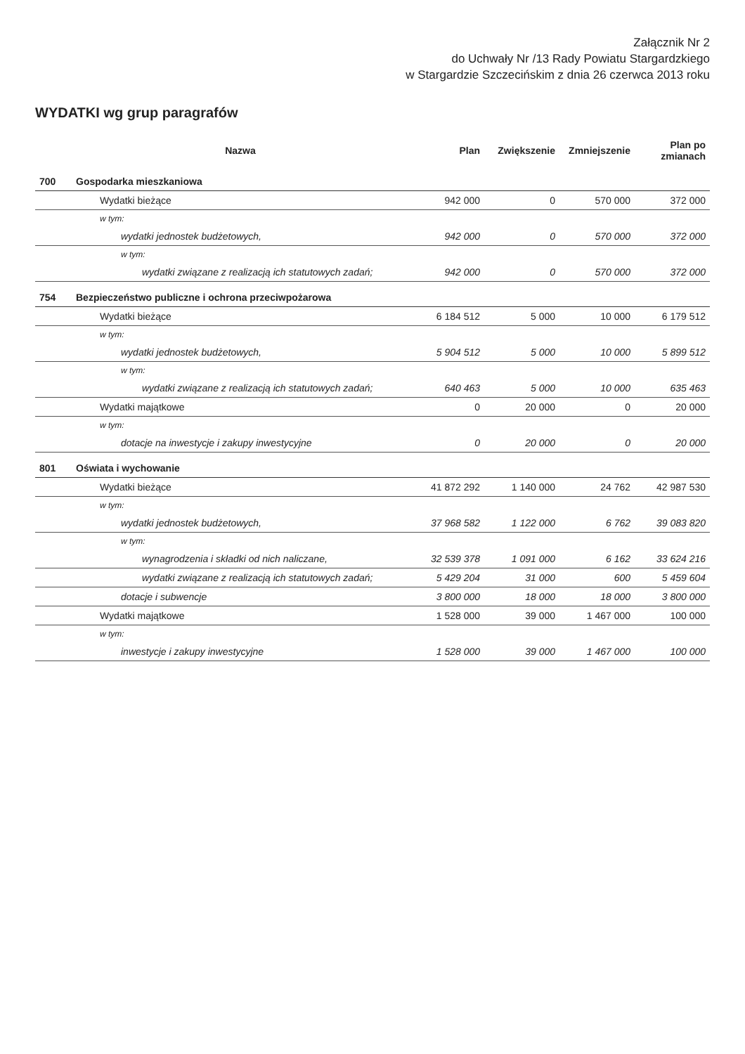Załącznik Nr 2
do Uchwały Nr /13 Rady Powiatu Stargardzkiego
w Stargardzie Szczecińskim z dnia 26 czerwca 2013 roku
WYDATKI wg grup paragrafów
| | Nazwa | Plan | Zwiększenie | Zmniejszenie | Plan po zmianach |
| --- | --- | --- | --- | --- | --- |
| 700 | Gospodarka mieszkaniowa | | | | |
| | Wydatki bieżące | 942 000 | 0 | 570 000 | 372 000 |
| | w tym: | | | | |
| | wydatki jednostek budżetowych, | 942 000 | 0 | 570 000 | 372 000 |
| | w tym: | | | | |
| | wydatki związane z realizacją ich statutowych zadań; | 942 000 | 0 | 570 000 | 372 000 |
| 754 | Bezpieczeństwo publiczne i ochrona przeciwpożarowa | | | | |
| | Wydatki bieżące | 6 184 512 | 5 000 | 10 000 | 6 179 512 |
| | w tym: | | | | |
| | wydatki jednostek budżetowych, | 5 904 512 | 5 000 | 10 000 | 5 899 512 |
| | w tym: | | | | |
| | wydatki związane z realizacją ich statutowych zadań; | 640 463 | 5 000 | 10 000 | 635 463 |
| | Wydatki majątkowe | 0 | 20 000 | 0 | 20 000 |
| | w tym: | | | | |
| | dotacje na inwestycje i zakupy inwestycyjne | 0 | 20 000 | 0 | 20 000 |
| 801 | Oświata i wychowanie | | | | |
| | Wydatki bieżące | 41 872 292 | 1 140 000 | 24 762 | 42 987 530 |
| | w tym: | | | | |
| | wydatki jednostek budżetowych, | 37 968 582 | 1 122 000 | 6 762 | 39 083 820 |
| | w tym: | | | | |
| | wynagrodzenia i składki od nich naliczane, | 32 539 378 | 1 091 000 | 6 162 | 33 624 216 |
| | wydatki związane z realizacją ich statutowych zadań; | 5 429 204 | 31 000 | 600 | 5 459 604 |
| | dotacje i subwencje | 3 800 000 | 18 000 | 18 000 | 3 800 000 |
| | Wydatki majątkowe | 1 528 000 | 39 000 | 1 467 000 | 100 000 |
| | w tym: | | | | |
| | inwestycje i zakupy inwestycyjne | 1 528 000 | 39 000 | 1 467 000 | 100 000 |